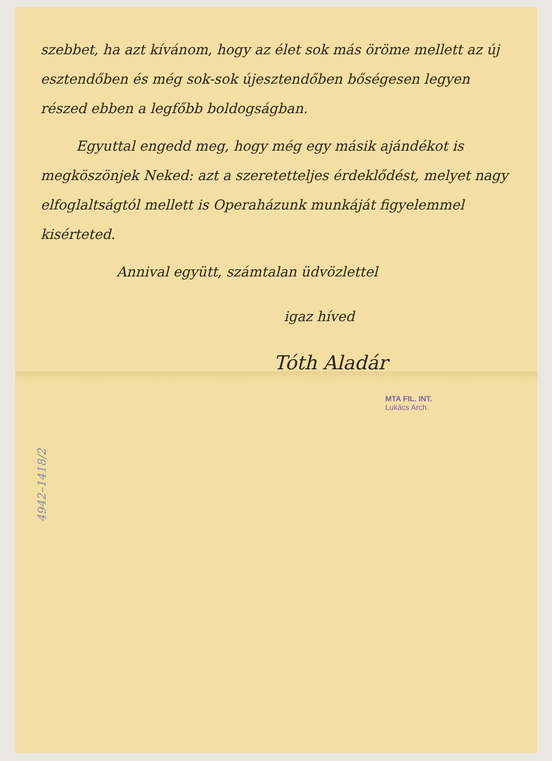szebbet, ha azt kívánom, hogy az élet sok más öröme mellett az új esztendőben és még sok-sok újesztendőben bőségesen legyen részed ebben a legfőbb boldogságban.
Egyuttal engedd meg, hogy még egy másik ajándékot is megköszönjek Neked: azt a szeretetteljes érdeklődést, melyet nagy elfoglaltságtól mellett is Operaházunk munkáját figyelemmel kisérteted.
Annival együtt, számtalan üdvözlettel
igaz híved
Tóth Aladár
MTA FIL. INT.
Lukács Arch.
4942–1418/2